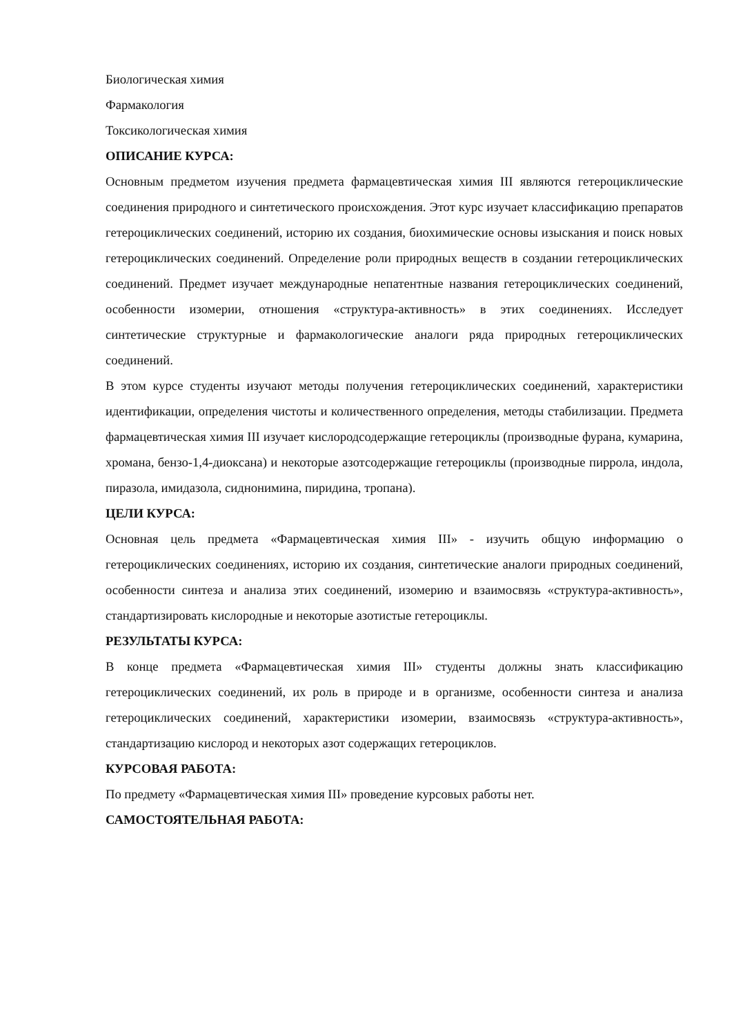Биологическая химия
Фармакология
Токсикологическая химия
ОПИСАНИЕ КУРСА:
Основным предметом изучения предмета фармацевтическая химия III являются гетероциклические соединения природного и синтетического происхождения. Этот курс изучает классификацию препаратов гетероциклических соединений, историю их создания, биохимические основы изыскания и поиск новых гетероциклических соединений. Определение роли природных веществ в создании гетероциклических соединений. Предмет изучает международные непатентные названия гетероциклических соединений, особенности изомерии, отношения «структура-активность» в этих соединениях. Исследует синтетические структурные и фармакологические аналоги ряда природных гетероциклических соединений.
В этом курсе студенты изучают методы получения гетероциклических соединений, характеристики идентификации, определения чистоты и количественного определения, методы стабилизации. Предмета фармацевтическая химия III изучает кислородсодержащие гетероциклы (производные фурана, кумарина, хромана, бензо-1,4-диоксана) и некоторые азотсодержащие гетероциклы (производные пиррола, индола, пиразола, имидазола, сиднонимина, пиридина, тропана).
ЦЕЛИ КУРСА:
Основная цель предмета «Фармацевтическая химия III» - изучить общую информацию о гетероциклических соединениях, историю их создания, синтетические аналоги природных соединений, особенности синтеза и анализа этих соединений, изомерию и взаимосвязь «структура-активность», стандартизировать кислородные и некоторые азотистые гетероциклы.
РЕЗУЛЬТАТЫ КУРСА:
В конце предмета «Фармацевтическая химия III» студенты должны знать классификацию гетероциклических соединений, их роль в природе и в организме, особенности синтеза и анализа гетероциклических соединений, характеристики изомерии, взаимосвязь «структура-активность», стандартизацию кислород и некоторых азот содержащих гетероциклов.
КУРСОВАЯ РАБОТА:
По предмету «Фармацевтическая химия III» проведение курсовых работы нет.
САМОСТОЯТЕЛЬНАЯ РАБОТА: